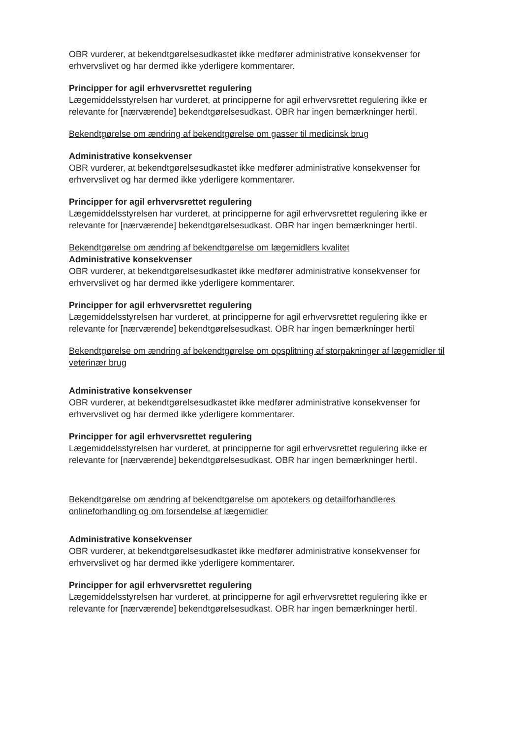OBR vurderer, at bekendtgørelsesudkastet ikke medfører administrative konsekvenser for erhvervslivet og har dermed ikke yderligere kommentarer.
Principper for agil erhvervsrettet regulering
Lægemiddelsstyrelsen har vurderet, at principperne for agil erhvervsrettet regulering ikke er relevante for [nærværende] bekendtgørelsesudkast. OBR har ingen bemærkninger hertil.
Bekendtgørelse om ændring af bekendtgørelse om gasser til medicinsk brug
Administrative konsekvenser
OBR vurderer, at bekendtgørelsesudkastet ikke medfører administrative konsekvenser for erhvervslivet og har dermed ikke yderligere kommentarer.
Principper for agil erhvervsrettet regulering
Lægemiddelsstyrelsen har vurderet, at principperne for agil erhvervsrettet regulering ikke er relevante for [nærværende] bekendtgørelsesudkast. OBR har ingen bemærkninger hertil.
Bekendtgørelse om ændring af bekendtgørelse om lægemidlers kvalitet
Administrative konsekvenser
OBR vurderer, at bekendtgørelsesudkastet ikke medfører administrative konsekvenser for erhvervslivet og har dermed ikke yderligere kommentarer.
Principper for agil erhvervsrettet regulering
Lægemiddelsstyrelsen har vurderet, at principperne for agil erhvervsrettet regulering ikke er relevante for [nærværende] bekendtgørelsesudkast. OBR har ingen bemærkninger hertil
Bekendtgørelse om ændring af bekendtgørelse om opsplitning af storpakninger af lægemidler til veterinær brug
Administrative konsekvenser
OBR vurderer, at bekendtgørelsesudkastet ikke medfører administrative konsekvenser for erhvervslivet og har dermed ikke yderligere kommentarer.
Principper for agil erhvervsrettet regulering
Lægemiddelsstyrelsen har vurderet, at principperne for agil erhvervsrettet regulering ikke er relevante for [nærværende] bekendtgørelsesudkast. OBR har ingen bemærkninger hertil.
Bekendtgørelse om ændring af bekendtgørelse om apotekers og detailforhandleres onlineforhandling og om forsendelse af lægemidler
Administrative konsekvenser
OBR vurderer, at bekendtgørelsesudkastet ikke medfører administrative konsekvenser for erhvervslivet og har dermed ikke yderligere kommentarer.
Principper for agil erhvervsrettet regulering
Lægemiddelsstyrelsen har vurderet, at principperne for agil erhvervsrettet regulering ikke er relevante for [nærværende] bekendtgørelsesudkast. OBR har ingen bemærkninger hertil.